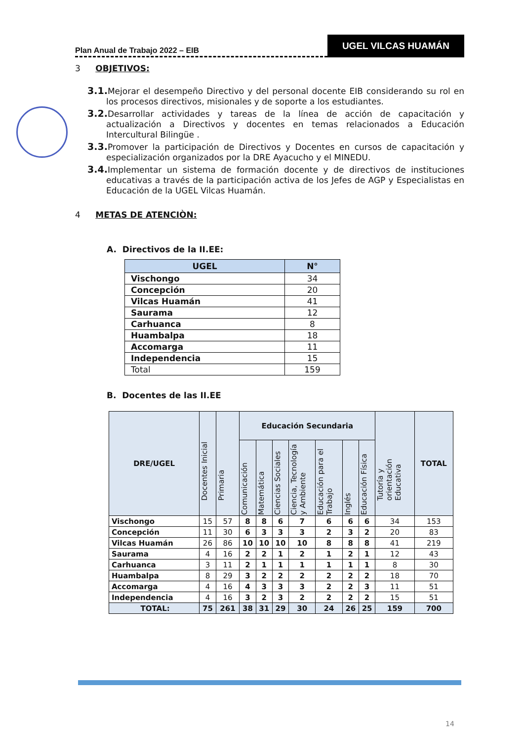Plan Anual de Trabajo 2022 – EIB
UGEL VILCAS HUAMÁN
3 OBJETIVOS:
3.1. Mejorar el desempeño Directivo y del personal docente EIB considerando su rol en los procesos directivos, misionales y de soporte a los estudiantes.
3.2. Desarrollar actividades y tareas de la línea de acción de capacitación y actualización a Directivos y docentes en temas relacionados a Educación Intercultural Bilingüe .
3.3. Promover la participación de Directivos y Docentes en cursos de capacitación y especialización organizados por la DRE Ayacucho y el MINEDU.
3.4. Implementar un sistema de formación docente y de directivos de instituciones educativas a través de la participación activa de los Jefes de AGP y Especialistas en Educación de la UGEL Vilcas Huamán.
4 METAS DE ATENCIÒN:
A. Directivos de la II.EE:
| UGEL | N° |
| --- | --- |
| Vischongo | 34 |
| Concepción | 20 |
| Vilcas Huamán | 41 |
| Saurama | 12 |
| Carhuanca | 8 |
| Huambalpa | 18 |
| Accomarga | 11 |
| Independencia | 15 |
| Total | 159 |
B. Docentes de las II.EE
| DRE/UGEL | Docentes Inicial | Primaria | Educación Secundaria | | | | | | | Tutoría y orientación Educativa | TOTAL |
| --- | --- | --- | --- | --- | --- | --- | --- | --- | --- | --- | --- |
| | | | Comunicación | Matemática | Ciencias Sociales | Ciencia, Tecnología y Ambiente | Educación para el Trabajo | Inglés | Educación Física | | |
| Vischongo | 15 | 57 | 8 | 8 | 6 | 7 | 6 | 6 | 6 | 34 | 153 |
| Concepción | 11 | 30 | 6 | 3 | 3 | 3 | 2 | 3 | 2 | 20 | 83 |
| Vilcas Huamán | 26 | 86 | 10 | 10 | 10 | 10 | 8 | 8 | 8 | 41 | 219 |
| Saurama | 4 | 16 | 2 | 2 | 1 | 2 | 1 | 2 | 1 | 12 | 43 |
| Carhuanca | 3 | 11 | 2 | 1 | 1 | 1 | 1 | 1 | 1 | 8 | 30 |
| Huambalpa | 8 | 29 | 3 | 2 | 2 | 2 | 2 | 2 | 2 | 18 | 70 |
| Accomarga | 4 | 16 | 4 | 3 | 3 | 3 | 2 | 2 | 3 | 11 | 51 |
| Independencia | 4 | 16 | 3 | 2 | 3 | 2 | 2 | 2 | 2 | 15 | 51 |
| TOTAL: | 75 | 261 | 38 | 31 | 29 | 30 | 24 | 26 | 25 | 159 | 700 |
14